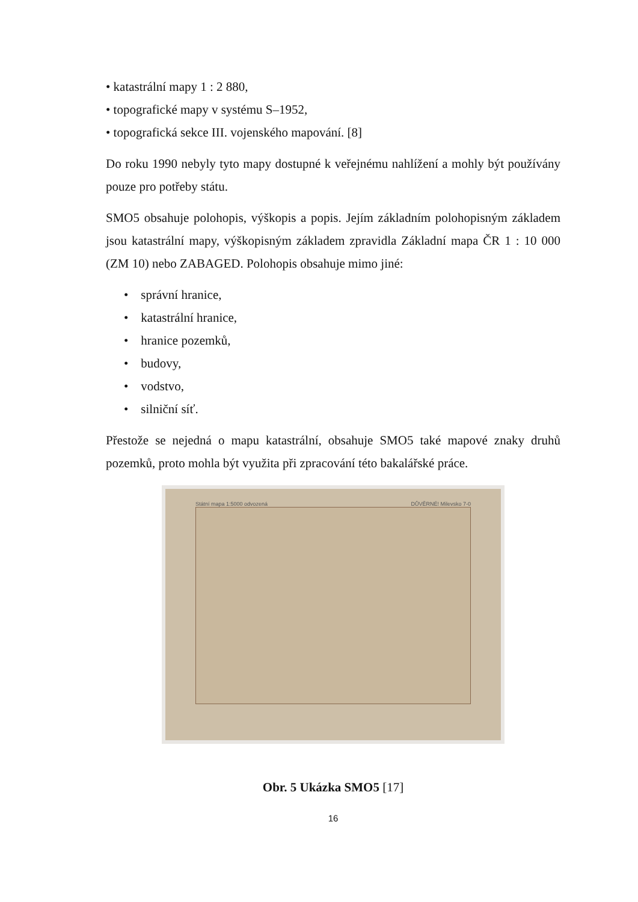• katastrální mapy 1 : 2 880,
• topografické mapy v systému S–1952,
• topografická sekce III. vojenského mapování. [8]
Do roku 1990 nebyly tyto mapy dostupné k veřejnému nahlížení a mohly být používány pouze pro potřeby státu.
SMO5 obsahuje polohopis, výškopis a popis. Jejím základním polohopisným základem jsou katastrální mapy, výškopisným základem zpravidla Základní mapa ČR 1 : 10 000 (ZM 10) nebo ZABAGED. Polohopis obsahuje mimo jiné:
• správní hranice,
• katastrální hranice,
• hranice pozemků,
• budovy,
• vodstvo,
• silniční síť.
Přestože se nejedná o mapu katastrální, obsahuje SMO5 také mapové znaky druhů pozemků, proto mohla být využita při zpracování této bakalářské práce.
Státní mapa 1:5000 odvozená DŮVĚRNÉ! Milevsko 7-0
Obr. 5 Ukázka SMO5 [17]
16